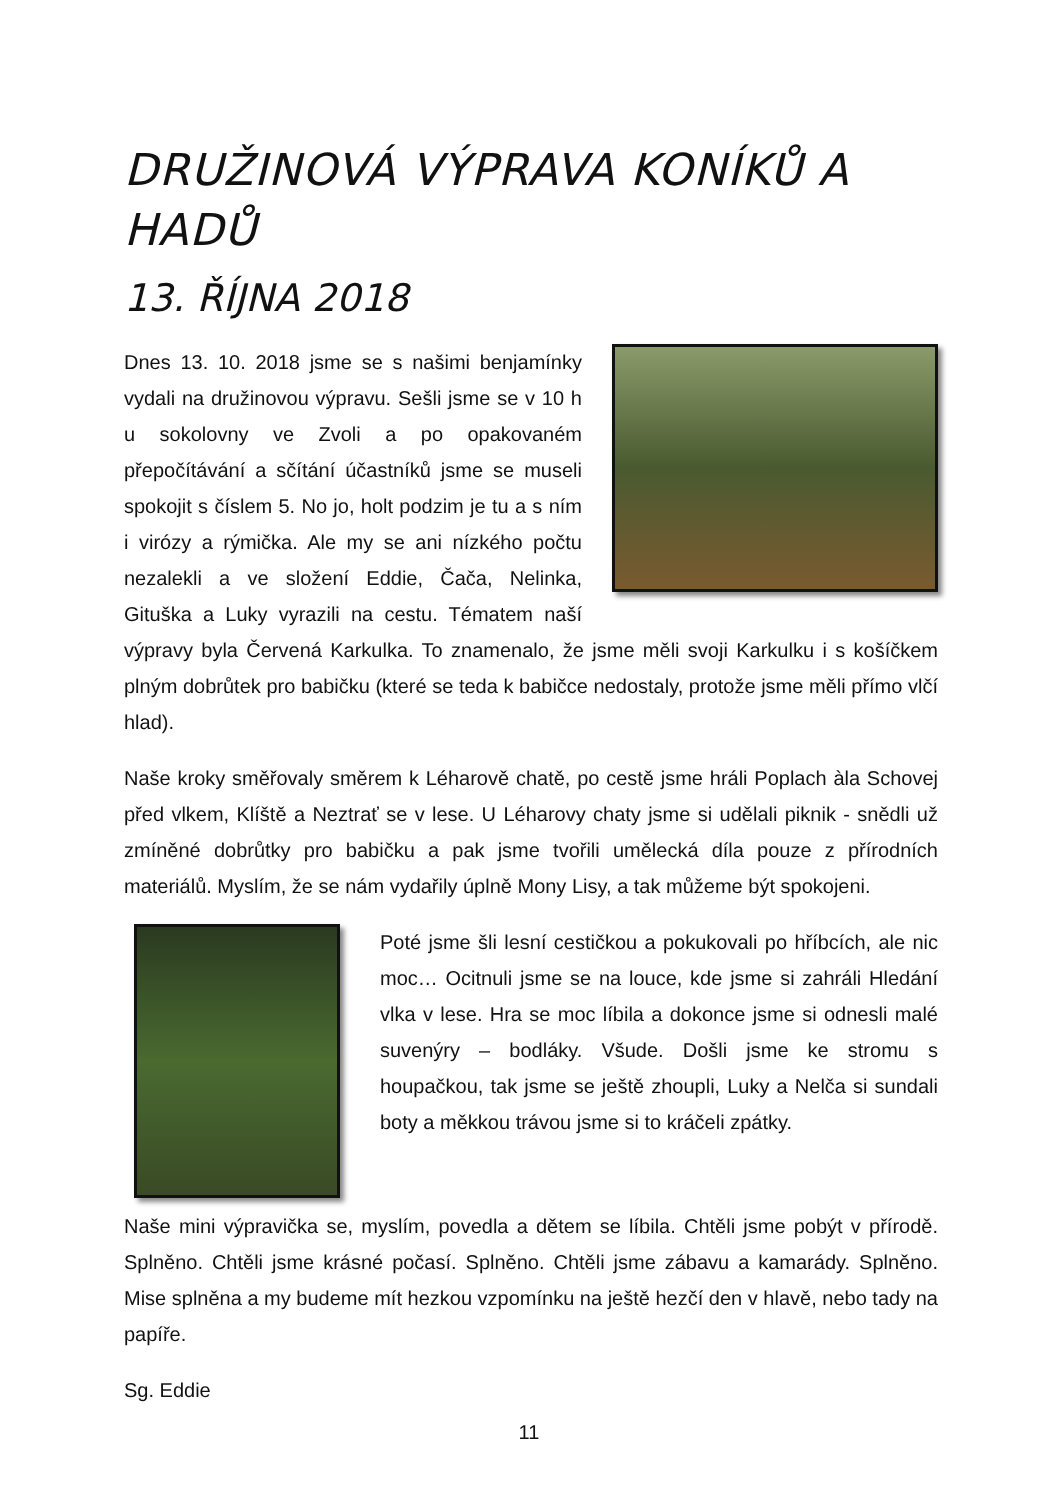DRUŽINOVÁ VÝPRAVA KONÍKŮ A HADŮ
13. ŘÍJNA 2018
Dnes 13. 10. 2018 jsme se s našimi benjamínky vydali na družinovou výpravu. Sešli jsme se v 10 h u sokolovny ve Zvoli a po opakovaném přepočítávání a sčítání účastníků jsme se museli spokojit s číslem 5. No jo, holt podzim je tu a s ním i virózy a rýmička. Ale my se ani nízkého počtu nezalekli a ve složení Eddie, Čača, Nelinka, Gituška a Luky vyrazili na cestu. Tématem naší výpravy byla Červená Karkulka. To znamenalo, že jsme měli svoji Karkulku i s košíčkem plným dobrůtek pro babičku (které se teda k babičce nedostaly, protože jsme měli přímo vlčí hlad).
Naše kroky směřovaly směrem k Léharově chatě, po cestě jsme hráli Poplach àla Schovej před vlkem, Klíště a Neztrať se v lese. U Léharovy chaty jsme si udělali piknik - snědli už zmíněné dobrůtky pro babičku a pak jsme tvořili umělecká díla pouze z přírodních materiálů. Myslím, že se nám vydařily úplně Mony Lisy, a tak můžeme být spokojeni.
Poté jsme šli lesní cestičkou a pokukovali po hříbcích, ale nic moc… Ocitnuli jsme se na louce, kde jsme si zahráli Hledání vlka v lese. Hra se moc líbila a dokonce jsme si odnesli malé suvenýry – bodláky. Všude. Došli jsme ke stromu s houpačkou, tak jsme se ještě zhoupli, Luky a Nelča si sundali boty a měkkou trávou jsme si to kráčeli zpátky.
Naše mini výpravička se, myslím, povedla a dětem se líbila. Chtěli jsme pobýt v přírodě. Splněno. Chtěli jsme krásné počasí. Splněno. Chtěli jsme zábavu a kamarády. Splněno. Mise splněna a my budeme mít hezkou vzpomínku na ještě hezčí den v hlavě, nebo tady na papíře.
Sg. Eddie
11